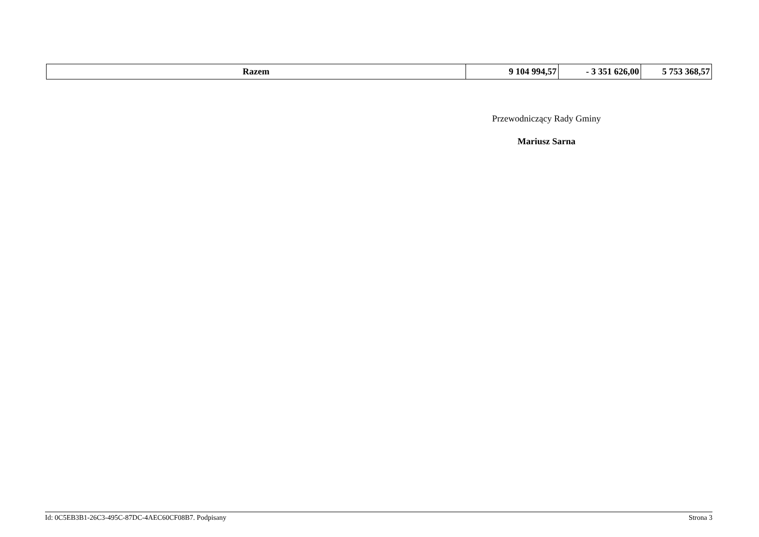| Razem | 9 104 994,57 | - 3 351 626,00 | 5 753 368,57 |
Przewodniczący Rady Gminy
Mariusz Sarna
Id: 0C5EB3B1-26C3-495C-87DC-4AEC60CF08B7. Podpisany Strona 3